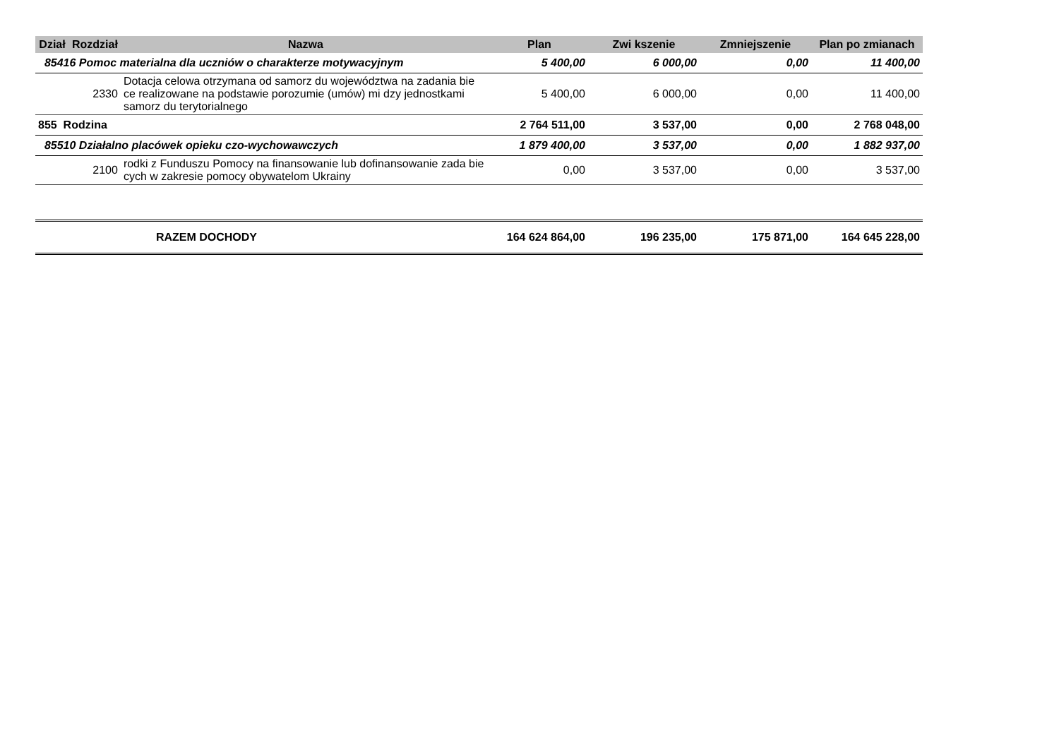| Dział | Rozdział | Nazwa | Plan | Zwi kszenie | Zmniejszenie | Plan po zmianach |
| --- | --- | --- | --- | --- | --- | --- |
| 85416 Pomoc materialna dla uczniów o charakterze motywacyjnym | | | 5 400,00 | 6 000,00 | 0,00 | 11 400,00 |
| | 2330 | Dotacja celowa otrzymana od samorz du województwa na zadania bie ce realizowane na podstawie porozumie (umów) mi dzy jednostkami samorz du terytorialnego | 5 400,00 | 6 000,00 | 0,00 | 11 400,00 |
| 855 Rodzina | | | 2 764 511,00 | 3 537,00 | 0,00 | 2 768 048,00 |
| 85510 Działalno placówek opieku czo-wychowawczych | | | 1 879 400,00 | 3 537,00 | 0,00 | 1 882 937,00 |
| | 2100 | rodki z Funduszu Pomocy na finansowanie lub dofinansowanie zada bie cych w zakresie pomocy obywatelom Ukrainy | 0,00 | 3 537,00 | 0,00 | 3 537,00 |
| | | RAZEM DOCHODY | 164 624 864,00 | 196 235,00 | 175 871,00 | 164 645 228,00 |